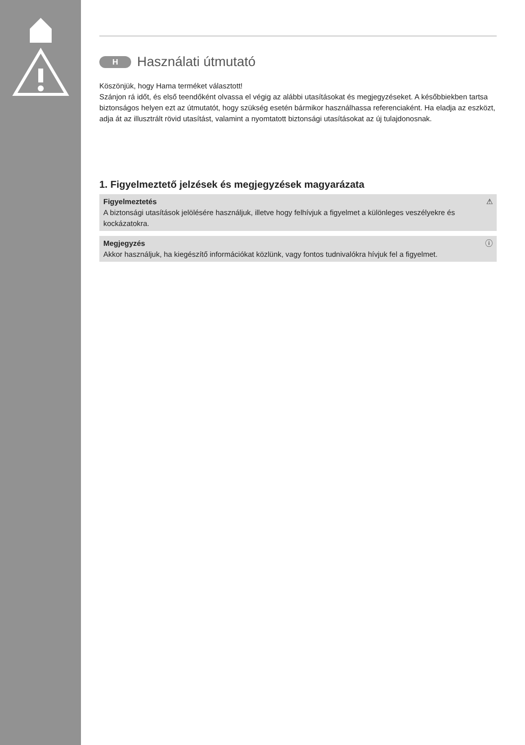H Használati útmutató
Köszönjük, hogy Hama terméket választott!
Szánjon rá időt, és első teendőként olvassa el végig az alábbi utasításokat és megjegyzéseket. A későbbiekben tartsa biztonságos helyen ezt az útmutatót, hogy szükség esetén bármikor használhassa referenciaként. Ha eladja az eszközt, adja át az illusztrált rövid utasítást, valamint a nyomtatott biztonsági utasításokat az új tulajdonosnak.
1. Figyelmeztető jelzések és megjegyzések magyarázata
Figyelmeztetés ⚠
A biztonsági utasítások jelölésére használjuk, illetve hogy felhívjuk a figyelmet a különleges veszélyekre és kockázatokra.
Megjegyzés ⓘ
Akkor használjuk, ha kiegészítő információkat közlünk, vagy fontos tudnivalókra hívjuk fel a figyelmet.